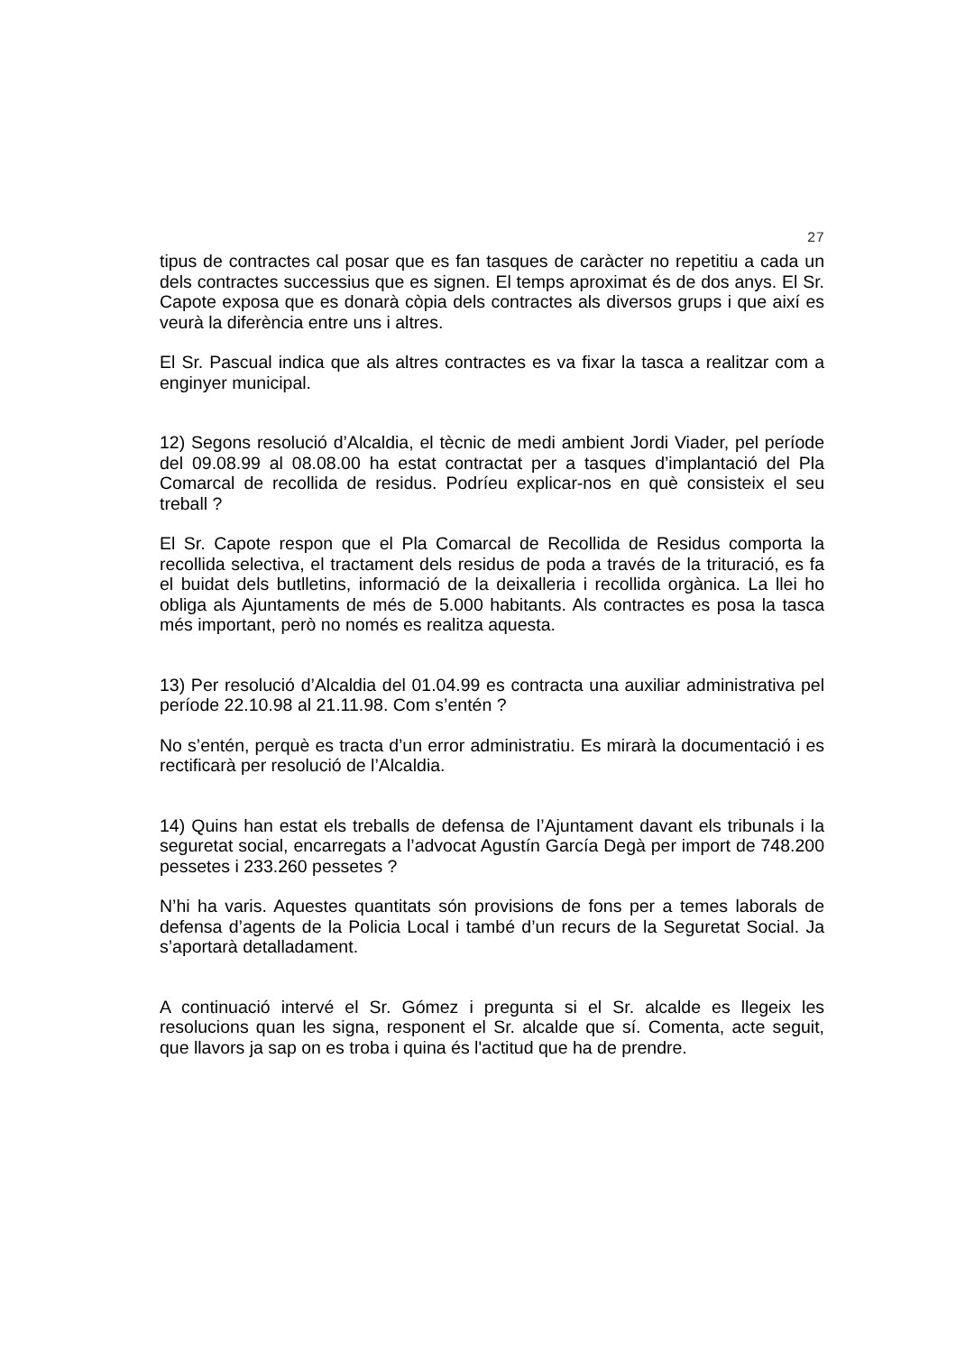27
tipus de contractes cal posar que es fan tasques de caràcter no repetitiu a cada un dels contractes successius que es signen. El temps aproximat és de dos anys. El Sr. Capote exposa que es donarà còpia dels contractes als diversos grups i que així es veurà la diferència entre uns i altres.
El Sr. Pascual indica que als altres contractes es va fixar la tasca a realitzar com a enginyer municipal.
12) Segons resolució d’Alcaldia, el tècnic de medi ambient Jordi Viader, pel període del 09.08.99 al 08.08.00 ha estat contractat per a tasques d’implantació del Pla Comarcal de recollida de residus. Podríeu explicar-nos en què consisteix el seu treball ?
El Sr. Capote respon que el Pla Comarcal de Recollida de Residus comporta la recollida selectiva, el tractament dels residus de poda a través de la trituració, es fa el buidat dels butlletins, informació de la deixalleria i recollida orgànica. La llei ho obliga als Ajuntaments de més de 5.000 habitants. Als contractes es posa la tasca més important, però no només es realitza aquesta.
13) Per resolució d’Alcaldia del 01.04.99 es contracta una auxiliar administrativa pel període 22.10.98 al 21.11.98. Com s’entén ?
No s’entén, perquè es tracta d’un error administratiu. Es mirarà la documentació i es rectificarà per resolució de l’Alcaldia.
14) Quins han estat els treballs de defensa de l’Ajuntament davant els tribunals i la seguretat social, encarregats a l’advocat Agustín García Degà per import de 748.200 pessetes i 233.260 pessetes ?
N’hi ha varis. Aquestes quantitats són provisions de fons per a temes laborals de defensa d’agents de la Policia Local i també d’un recurs de la Seguretat Social. Ja s’aportarà detalladament.
A continuació intervé el Sr. Gómez i pregunta si el Sr. alcalde es llegeix les resolucions quan les signa, responent el Sr. alcalde que sí. Comenta, acte seguit, que llavors ja sap on es troba i quina és l'actitud que ha de prendre.